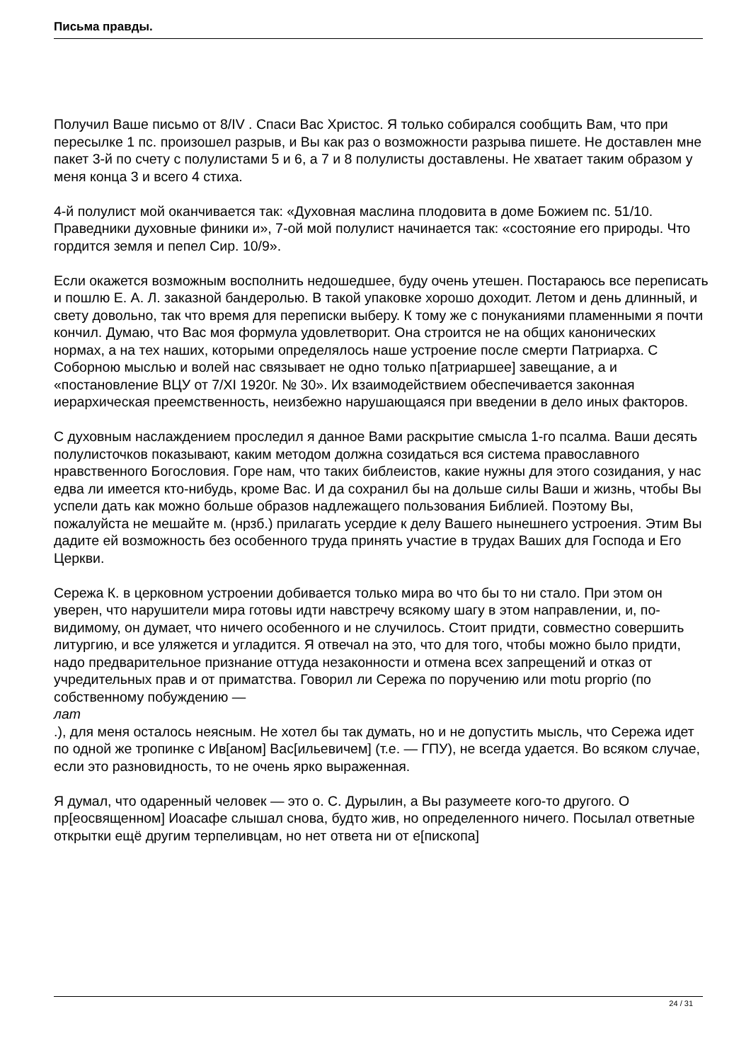Письма правды.
Получил Ваше письмо от 8/IV . Спаси Вас Христос. Я только собирался сообщить Вам, что при пересылке 1 пс. произошел разрыв, и Вы как раз о возможности разрыва пишете. Не доставлен мне пакет 3-й по счету с полулистами 5 и 6, а 7 и 8 полулисты доставлены. Не хватает таким образом у меня конца 3 и всего 4 стиха.
4-й полулист мой оканчивается так: «Духовная маслина плодовита в доме Божием пс. 51/10. Праведники духовные финики и», 7-ой мой полулист начинается так: «состояние его природы. Что гордится земля и пепел Сир. 10/9».
Если окажется возможным восполнить недошедшее, буду очень утешен. Постараюсь все переписать и пошлю Е. А. Л. заказной бандеролью. В такой упаковке хорошо доходит. Летом и день длинный, и свету довольно, так что время для переписки выберу. К тому же с понуканиями пламенными я почти кончил. Думаю, что Вас моя формула удовлетворит. Она строится не на общих канонических нормах, а на тех наших, которыми определялось наше устроение после смерти Патриарха. С Соборною мыслью и волей нас связывает не одно только п[атриаршее] завещание, а и «постановление ВЦУ от 7/XI 1920г. № 30». Их взаимодействием обеспечивается законная иерархическая преемственность, неизбежно нарушающаяся при введении в дело иных факторов.
С духовным наслаждением проследил я данное Вами раскрытие смысла 1-го псалма. Ваши десять полулисточков показывают, каким методом должна созидаться вся система православного нравственного Богословия. Горе нам, что таких библеистов, какие нужны для этого созидания, у нас едва ли имеется кто-нибудь, кроме Вас. И да сохранил бы на дольше силы Ваши и жизнь, чтобы Вы успели дать как можно больше образов надлежащего пользования Библией. Поэтому Вы, пожалуйста не мешайте м. (нрзб.) прилагать усердие к делу Вашего нынешнего устроения. Этим Вы дадите ей возможность без особенного труда принять участие в трудах Ваших для Господа и Его Церкви.
Сережа К. в церковном устроении добивается только мира во что бы то ни стало. При этом он уверен, что нарушители мира готовы идти навстречу всякому шагу в этом направлении, и, по-видимому, он думает, что ничего особенного и не случилось. Стоит придти, совместно совершить литургию, и все уляжется и угладится. Я отвечал на это, что для того, чтобы можно было придти, надо предварительное признание оттуда незаконности и отмена всех запрещений и отказ от учредительных прав и от приматства. Говорил ли Сережа по поручению или motu proprio (по собственному побуждению —
лат
.), для меня осталось неясным. Не хотел бы так думать, но и не допустить мысль, что Сережа идет по одной же тропинке с Ив[аном] Вас[ильевичем] (т.е. — ГПУ), не всегда удается. Во всяком случае, если это разновидность, то не очень ярко выраженная.
Я думал, что одаренный человек — это о. С. Дурылин, а Вы разумеете кого-то другого. О пр[еосвященном] Иоасафе слышал снова, будто жив, но определенного ничего. Посылал ответные открытки ещё другим терпеливцам, но нет ответа ни от е[пископа]
24 / 31